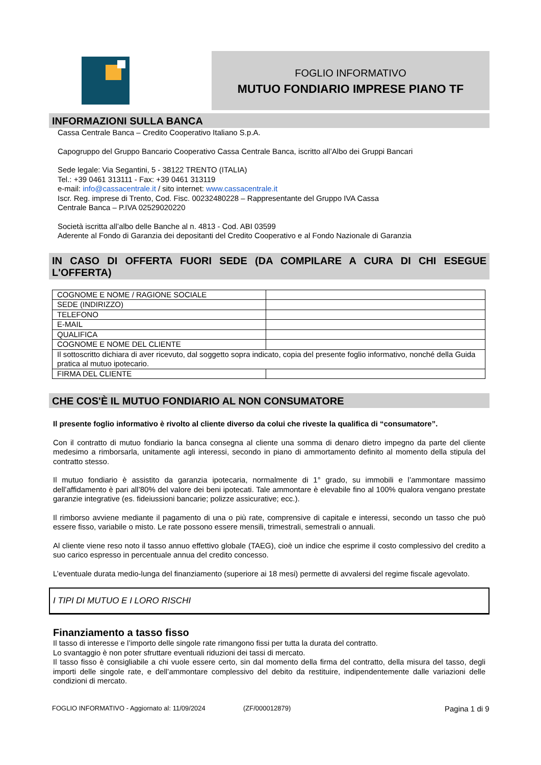FOGLIO INFORMATIVO
MUTUO FONDIARIO IMPRESE PIANO TF
INFORMAZIONI SULLA BANCA
Cassa Centrale Banca – Credito Cooperativo Italiano S.p.A.
Capogruppo del Gruppo Bancario Cooperativo Cassa Centrale Banca, iscritto all’Albo dei Gruppi Bancari
Sede legale: Via Segantini, 5 - 38122 TRENTO (ITALIA)
Tel.: +39 0461 313111 - Fax: +39 0461 313119
e-mail: info@cassacentrale.it / sito internet: www.cassacentrale.it
Iscr. Reg. imprese di Trento, Cod. Fisc. 00232480228 – Rappresentante del Gruppo IVA Cassa
Centrale Banca – P.IVA 02529020220
Società iscritta all’albo delle Banche al n. 4813 - Cod. ABI 03599
Aderente al Fondo di Garanzia dei depositanti del Credito Cooperativo e al Fondo Nazionale di Garanzia
IN CASO DI OFFERTA FUORI SEDE (DA COMPILARE A CURA DI CHI ESEGUE L'OFFERTA)
| COGNOME E NOME / RAGIONE SOCIALE | |
| SEDE (INDIRIZZO) | |
| TELEFONO | |
| E-MAIL | |
| QUALIFICA | |
| COGNOME E NOME DEL CLIENTE | |
| Il sottoscritto dichiara di aver ricevuto, dal soggetto sopra indicato, copia del presente foglio informativo, nonché della Guida pratica al mutuo ipotecario. | |
| FIRMA DEL CLIENTE | |
CHE COS'È IL MUTUO FONDIARIO AL NON CONSUMATORE
Il presente foglio informativo è rivolto al cliente diverso da colui che riveste la qualifica di “consumatore”.
Con il contratto di mutuo fondiario la banca consegna al cliente una somma di denaro dietro impegno da parte del cliente medesimo a rimborsarla, unitamente agli interessi, secondo in piano di ammortamento definito al momento della stipula del contratto stesso.
Il mutuo fondiario è assistito da garanzia ipotecaria, normalmente di 1° grado, su immobili e l’ammontare massimo dell’affidamento è pari all’80% del valore dei beni ipotecati. Tale ammontare è elevabile fino al 100% qualora vengano prestate garanzie integrative (es. fideiussioni bancarie; polizze assicurative; ecc.).
Il rimborso avviene mediante il pagamento di una o più rate, comprensive di capitale e interessi, secondo un tasso che può essere fisso, variabile o misto. Le rate possono essere mensili, trimestrali, semestrali o annuali.
Al cliente viene reso noto il tasso annuo effettivo globale (TAEG), cioè un indice che esprime il costo complessivo del credito a suo carico espresso in percentuale annua del credito concesso.
L’eventuale durata medio-lunga del finanziamento (superiore ai 18 mesi) permette di avvalersi del regime fiscale agevolato.
I TIPI DI MUTUO E I LORO RISCHI
Finanziamento a tasso fisso
Il tasso di interesse e l’importo delle singole rate rimangono fissi per tutta la durata del contratto.
Lo svantaggio è non poter sfruttare eventuali riduzioni dei tassi di mercato.
Il tasso fisso è consigliabile a chi vuole essere certo, sin dal momento della firma del contratto, della misura del tasso, degli importi delle singole rate, e dell’ammontare complessivo del debito da restituire, indipendentemente dalle variazioni delle condizioni di mercato.
FOGLIO INFORMATIVO - Aggiornato al: 11/09/2024 (ZF/000012879) Pagina 1 di 9